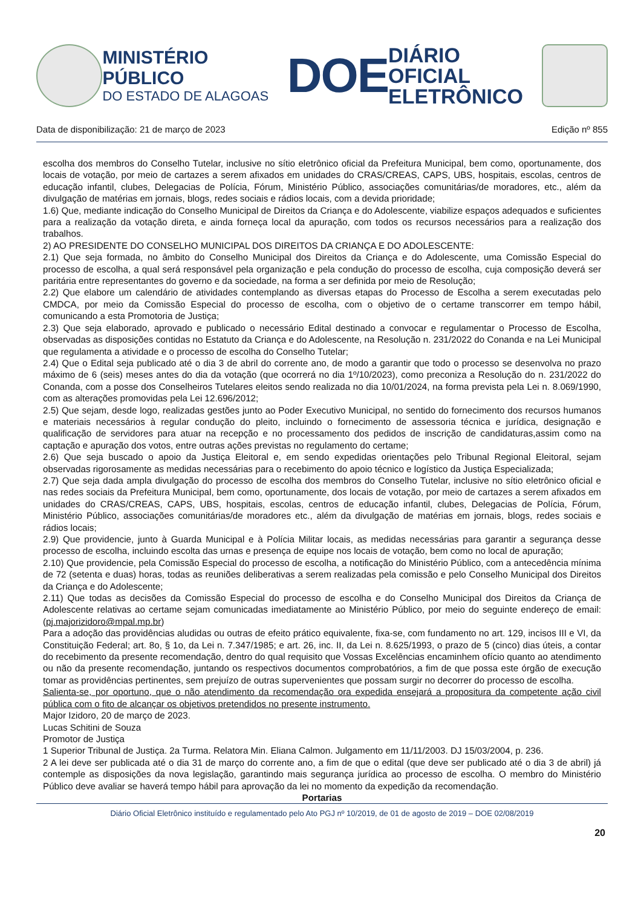MINISTÉRIO PÚBLICO
DO ESTADO DE ALAGOAS
DOE
DIÁRIO OFICIAL
ELETRÔNICO
Data de disponibilização: 21 de março de 2023 Edição nº 855
escolha dos membros do Conselho Tutelar, inclusive no sítio eletrônico oficial da Prefeitura Municipal, bem como, oportunamente, dos locais de votação, por meio de cartazes a serem afixados em unidades do CRAS/CREAS, CAPS, UBS, hospitais, escolas, centros de educação infantil, clubes, Delegacias de Polícia, Fórum, Ministério Público, associações comunitárias/de moradores, etc., além da divulgação de matérias em jornais, blogs, redes sociais e rádios locais, com a devida prioridade;
1.6) Que, mediante indicação do Conselho Municipal de Direitos da Criança e do Adolescente, viabilize espaços adequados e suficientes para a realização da votação direta, e ainda forneça local da apuração, com todos os recursos necessários para a realização dos trabalhos.
2) AO PRESIDENTE DO CONSELHO MUNICIPAL DOS DIREITOS DA CRIANÇA E DO ADOLESCENTE:
2.1) Que seja formada, no âmbito do Conselho Municipal dos Direitos da Criança e do Adolescente, uma Comissão Especial do processo de escolha, a qual será responsável pela organização e pela condução do processo de escolha, cuja composição deverá ser paritária entre representantes do governo e da sociedade, na forma a ser definida por meio de Resolução;
2.2) Que elabore um calendário de atividades contemplando as diversas etapas do Processo de Escolha a serem executadas pelo CMDCA, por meio da Comissão Especial do processo de escolha, com o objetivo de o certame transcorrer em tempo hábil, comunicando a esta Promotoria de Justiça;
2.3) Que seja elaborado, aprovado e publicado o necessário Edital destinado a convocar e regulamentar o Processo de Escolha, observadas as disposições contidas no Estatuto da Criança e do Adolescente, na Resolução n. 231/2022 do Conanda e na Lei Municipal que regulamenta a atividade e o processo de escolha do Conselho Tutelar;
2.4) Que o Edital seja publicado até o dia 3 de abril do corrente ano, de modo a garantir que todo o processo se desenvolva no prazo máximo de 6 (seis) meses antes do dia da votação (que ocorrerá no dia 1º/10/2023), como preconiza a Resolução do n. 231/2022 do Conanda, com a posse dos Conselheiros Tutelares eleitos sendo realizada no dia 10/01/2024, na forma prevista pela Lei n. 8.069/1990, com as alterações promovidas pela Lei 12.696/2012;
2.5) Que sejam, desde logo, realizadas gestões junto ao Poder Executivo Municipal, no sentido do fornecimento dos recursos humanos e materiais necessários à regular condução do pleito, incluindo o fornecimento de assessoria técnica e jurídica, designação e qualificação de servidores para atuar na recepção e no processamento dos pedidos de inscrição de candidaturas,assim como na captação e apuração dos votos, entre outras ações previstas no regulamento do certame;
2.6) Que seja buscado o apoio da Justiça Eleitoral e, em sendo expedidas orientações pelo Tribunal Regional Eleitoral, sejam observadas rigorosamente as medidas necessárias para o recebimento do apoio técnico e logístico da Justiça Especializada;
2.7) Que seja dada ampla divulgação do processo de escolha dos membros do Conselho Tutelar, inclusive no sítio eletrônico oficial e nas redes sociais da Prefeitura Municipal, bem como, oportunamente, dos locais de votação, por meio de cartazes a serem afixados em unidades do CRAS/CREAS, CAPS, UBS, hospitais, escolas, centros de educação infantil, clubes, Delegacias de Polícia, Fórum, Ministério Público, associações comunitárias/de moradores etc., além da divulgação de matérias em jornais, blogs, redes sociais e rádios locais;
2.9) Que providencie, junto à Guarda Municipal e à Polícia Militar locais, as medidas necessárias para garantir a segurança desse processo de escolha, incluindo escolta das urnas e presença de equipe nos locais de votação, bem como no local de apuração;
2.10) Que providencie, pela Comissão Especial do processo de escolha, a notificação do Ministério Público, com a antecedência mínima de 72 (setenta e duas) horas, todas as reuniões deliberativas a serem realizadas pela comissão e pelo Conselho Municipal dos Direitos da Criança e do Adolescente;
2.11) Que todas as decisões da Comissão Especial do processo de escolha e do Conselho Municipal dos Direitos da Criança de Adolescente relativas ao certame sejam comunicadas imediatamente ao Ministério Público, por meio do seguinte endereço de email: (pj.majorizidoro@mpal.mp.br)
Para a adoção das providências aludidas ou outras de efeito prático equivalente, fixa-se, com fundamento no art. 129, incisos III e VI, da Constituição Federal; art. 8o, § 1o, da Lei n. 7.347/1985; e art. 26, inc. II, da Lei n. 8.625/1993, o prazo de 5 (cinco) dias úteis, a contar do recebimento da presente recomendação, dentro do qual requisito que Vossas Excelências encaminhem ofício quanto ao atendimento ou não da presente recomendação, juntando os respectivos documentos comprobatórios, a fim de que possa este órgão de execução tomar as providências pertinentes, sem prejuízo de outras supervenientes que possam surgir no decorrer do processo de escolha.
Salienta-se, por oportuno, que o não atendimento da recomendação ora expedida ensejará a propositura da competente ação civil pública com o fito de alcançar os objetivos pretendidos no presente instrumento.
Major Izidoro, 20 de março de 2023.
Lucas Schitini de Souza
Promotor de Justiça
1 Superior Tribunal de Justiça. 2a Turma. Relatora Min. Eliana Calmon. Julgamento em 11/11/2003. DJ 15/03/2004, p. 236.
2 A lei deve ser publicada até o dia 31 de março do corrente ano, a fim de que o edital (que deve ser publicado até o dia 3 de abril) já contemple as disposições da nova legislação, garantindo mais segurança jurídica ao processo de escolha. O membro do Ministério Público deve avaliar se haverá tempo hábil para aprovação da lei no momento da expedição da recomendação.
Portarias
Diário Oficial Eletrônico instituído e regulamentado pelo Ato PGJ nº 10/2019, de 01 de agosto de 2019 – DOE 02/08/2019
20